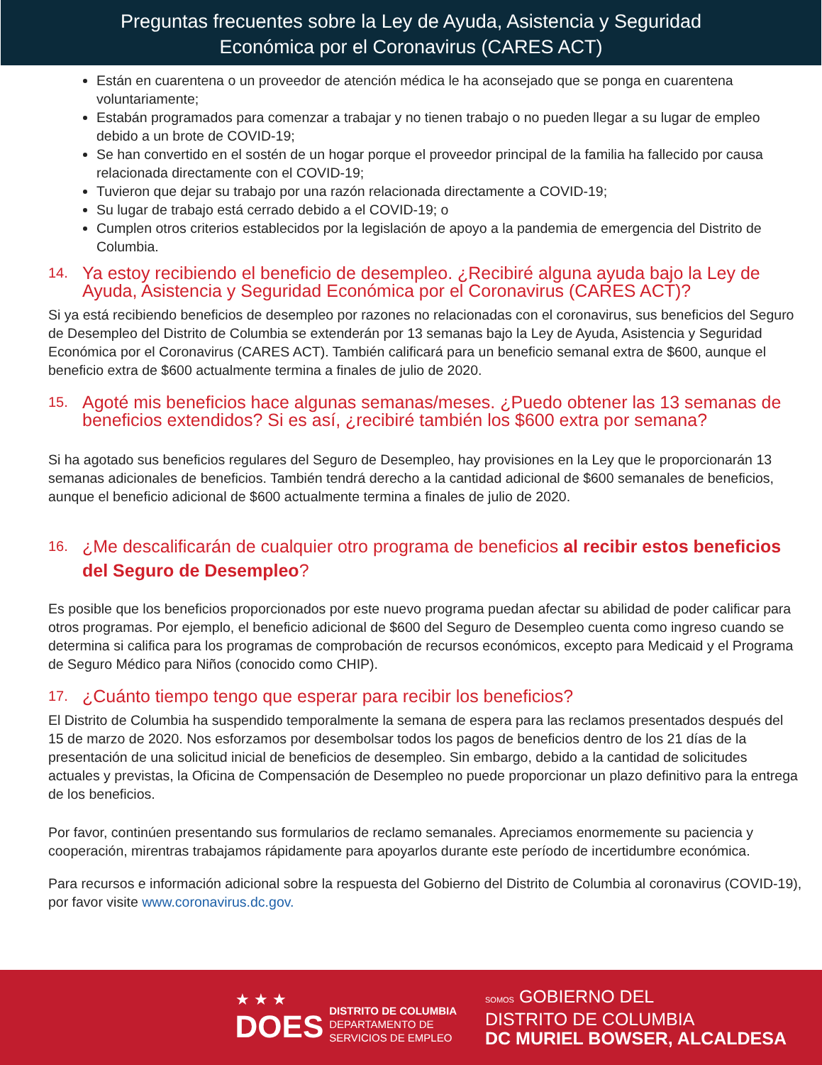Preguntas frecuentes sobre la Ley de Ayuda, Asistencia y Seguridad
Económica por el Coronavirus (CARES ACT)
Están en cuarentena o un proveedor de atención médica le ha aconsejado que se ponga en cuarentena voluntariamente;
Estabán programados para comenzar a trabajar y no tienen trabajo o no pueden llegar a su lugar de empleo debido a un brote de COVID-19;
Se han convertido en el sostén de un hogar porque el proveedor principal de la familia ha fallecido por causa relacionada directamente con el COVID-19;
Tuvieron que dejar su trabajo por una razón relacionada directamente a COVID-19;
Su lugar de trabajo está cerrado debido a el COVID-19; o
Cumplen otros criterios establecidos por la legislación de apoyo a la pandemia de emergencia del Distrito de Columbia.
14. Ya estoy recibiendo el beneficio de desempleo. ¿Recibiré alguna ayuda bajo la Ley de Ayuda, Asistencia y Seguridad Económica por el Coronavirus (CARES ACT)?
Si ya está recibiendo beneficios de desempleo por razones no relacionadas con el coronavirus, sus beneficios del Seguro de Desempleo del Distrito de Columbia se extenderán por 13 semanas bajo la Ley de Ayuda, Asistencia y Seguridad Económica por el Coronavirus (CARES ACT). También calificará para un beneficio semanal extra de $600, aunque el beneficio extra de $600 actualmente termina a finales de julio de 2020.
15. Agoté mis beneficios hace algunas semanas/meses. ¿Puedo obtener las 13 semanas de beneficios extendidos? Si es así, ¿recibiré también los $600 extra por semana?
Si ha agotado sus beneficios regulares del Seguro de Desempleo, hay provisiones en la Ley que le proporcionarán 13 semanas adicionales de beneficios. También tendrá derecho a la cantidad adicional de $600 semanales de beneficios, aunque el beneficio adicional de $600 actualmente termina a finales de julio de 2020.
16. ¿Me descalificarán de cualquier otro programa de beneficios al recibir estos beneficios del Seguro de Desempleo?
Es posible que los beneficios proporcionados por este nuevo programa puedan afectar su abilidad de poder calificar para otros programas. Por ejemplo, el beneficio adicional de $600 del Seguro de Desempleo cuenta como ingreso cuando se determina si califica para los programas de comprobación de recursos económicos, excepto para Medicaid y el Programa de Seguro Médico para Niños (conocido como CHIP).
17. ¿Cuánto tiempo tengo que esperar para recibir los beneficios?
El Distrito de Columbia ha suspendido temporalmente la semana de espera para las reclamos presentados después del 15 de marzo de 2020. Nos esforzamos por desembolsar todos los pagos de beneficios dentro de los 21 días de la presentación de una solicitud inicial de beneficios de desempleo. Sin embargo, debido a la cantidad de solicitudes actuales y previstas, la Oficina de Compensación de Desempleo no puede proporcionar un plazo definitivo para la entrega de los beneficios.
Por favor, continúen presentando sus formularios de reclamo semanales. Apreciamos enormemente su paciencia y cooperación, mirentras trabajamos rápidamente para apoyarlos durante este período de incertidumbre económica.
Para recursos e información adicional sobre la respuesta del Gobierno del Distrito de Columbia al coronavirus (COVID-19), por favor visite www.coronavirus.dc.gov.
★ ★ ★
DOES
DISTRITO DE COLUMBIA
DEPARTAMENTO DE
SERVICIOS DE EMPLEO
SOMOS GOBIERNO DEL
DISTRITO DE COLUMBIA
DC MURIEL BOWSER, ALCALDESA